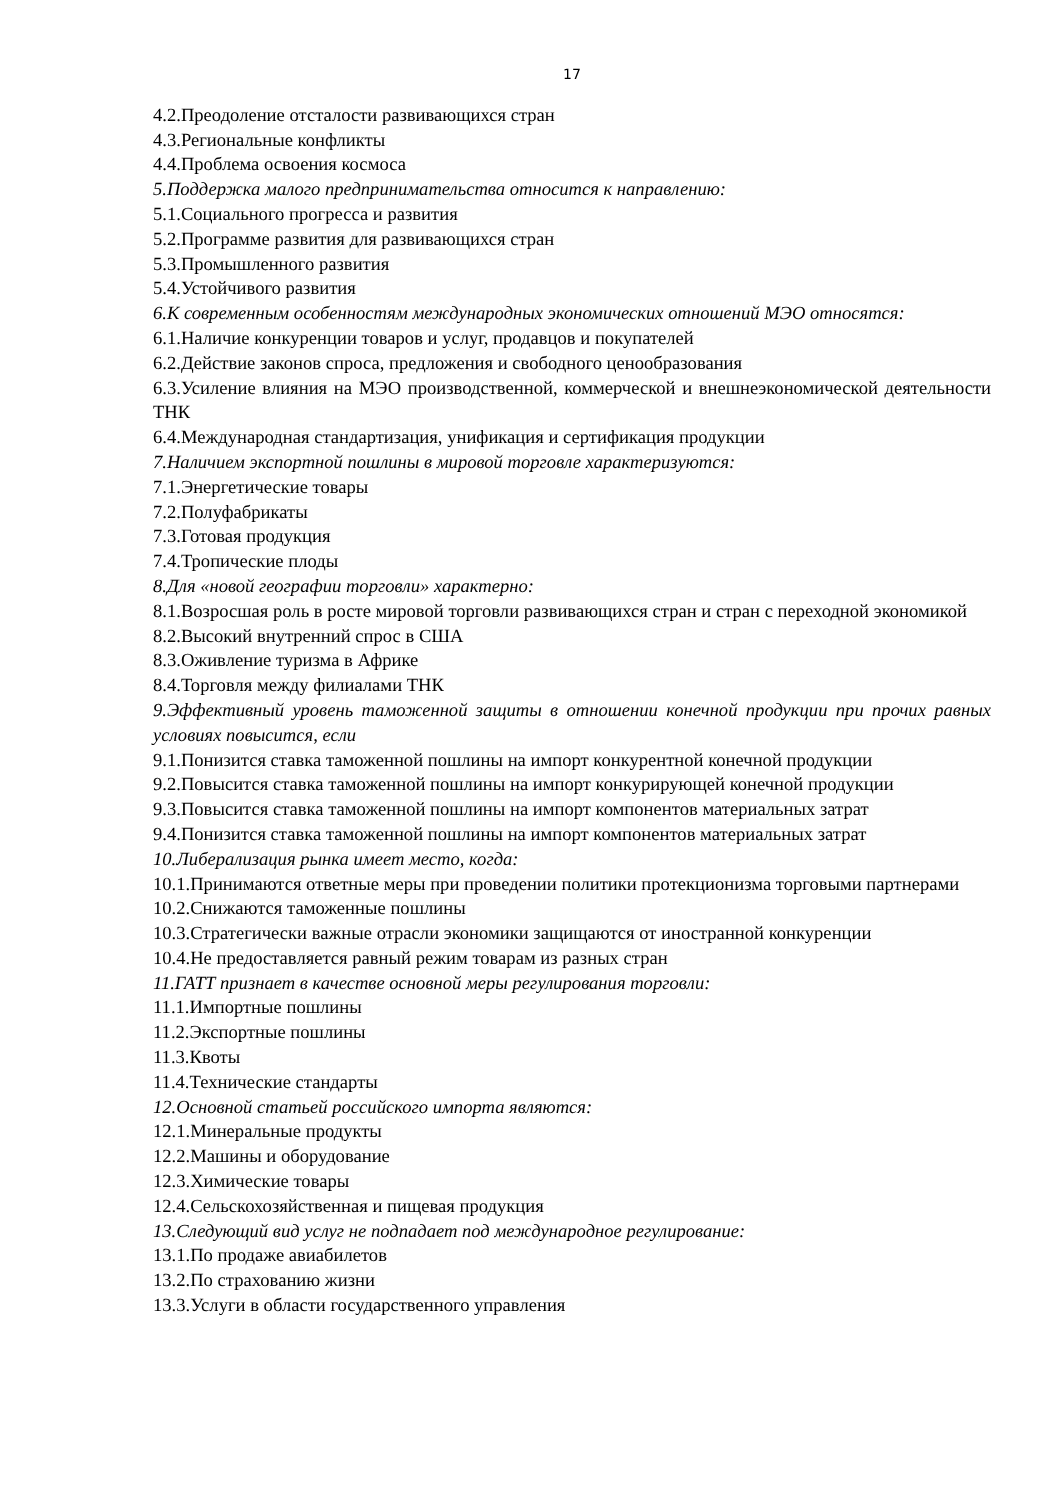17
4.2.Преодоление отсталости развивающихся стран
4.3.Региональные конфликты
4.4.Проблема освоения космоса
5.Поддержка малого предпринимательства относится к направлению:
5.1.Социального прогресса и развития
5.2.Программе развития для развивающихся стран
5.3.Промышленного развития
5.4.Устойчивого развития
6.К современным особенностям международных экономических отношений МЭО относятся:
6.1.Наличие конкуренции товаров и услуг, продавцов и покупателей
6.2.Действие законов спроса, предложения и свободного ценообразования
6.3.Усиление влияния на МЭО производственной, коммерческой и внешнеэкономической деятельности ТНК
6.4.Международная стандартизация, унификация и сертификация продукции
7.Наличием экспортной пошлины в мировой торговле характеризуются:
7.1.Энергетические товары
7.2.Полуфабрикаты
7.3.Готовая продукция
7.4.Тропические плоды
8.Для «новой географии торговли» характерно:
8.1.Возросшая роль в росте мировой торговли развивающихся стран и стран с переходной экономикой
8.2.Высокий внутренний спрос в США
8.3.Оживление туризма в Африке
8.4.Торговля между филиалами ТНК
9.Эффективный уровень таможенной защиты в отношении конечной продукции при прочих равных условиях повысится, если
9.1.Понизится ставка таможенной пошлины на импорт конкурентной конечной продукции
9.2.Повысится ставка таможенной пошлины на импорт конкурирующей конечной продукции
9.3.Повысится ставка таможенной пошлины на импорт компонентов материальных затрат
9.4.Понизится ставка таможенной пошлины на импорт компонентов материальных затрат
10.Либерализация рынка имеет место, когда:
10.1.Принимаются ответные меры при проведении политики протекционизма торговыми партнерами
10.2.Снижаются таможенные пошлины
10.3.Стратегически важные отрасли экономики защищаются от иностранной конкуренции
10.4.Не предоставляется равный режим товарам из разных стран
11.ГАТТ признает в качестве основной меры регулирования торговли:
11.1.Импортные пошлины
11.2.Экспортные пошлины
11.3.Квоты
11.4.Технические стандарты
12.Основной статьей российского импорта являются:
12.1.Минеральные продукты
12.2.Машины и оборудование
12.3.Химические товары
12.4.Сельскохозяйственная и пищевая продукция
13.Следующий вид услуг не подпадает под международное регулирование:
13.1.По продаже авиабилетов
13.2.По страхованию жизни
13.3.Услуги в области государственного управления